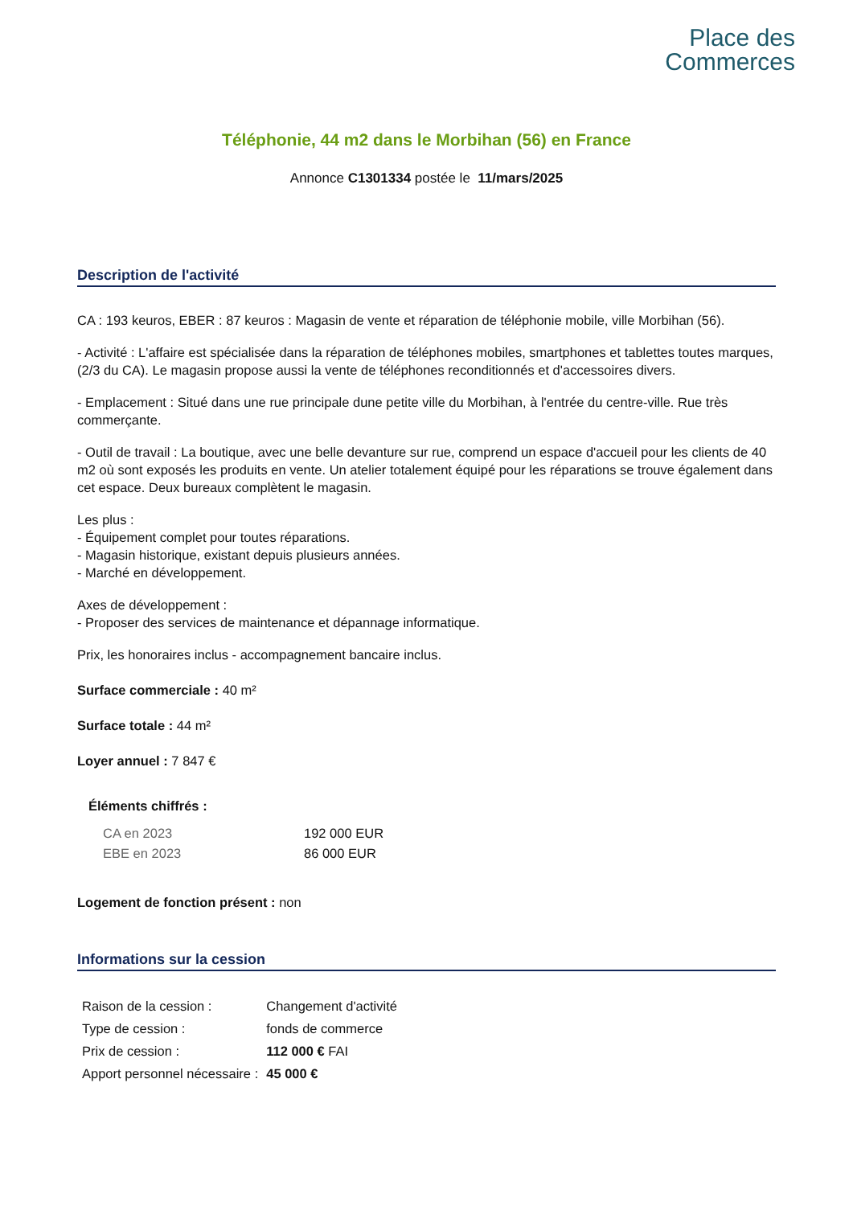Place des
Commerces
Téléphonie, 44 m2 dans le Morbihan (56) en France
Annonce C1301334 postée le 11/mars/2025
Description de l'activité
CA : 193 keuros, EBER : 87 keuros : Magasin de vente et réparation de téléphonie mobile, ville Morbihan (56).
- Activité : L'affaire est spécialisée dans la réparation de téléphones mobiles, smartphones et tablettes toutes marques, (2/3 du CA). Le magasin propose aussi la vente de téléphones reconditionnés et d'accessoires divers.
- Emplacement : Situé dans une rue principale dune petite ville du Morbihan, à l'entrée du centre-ville. Rue très commerçante.
- Outil de travail : La boutique, avec une belle devanture sur rue, comprend un espace d'accueil pour les clients de 40 m2 où sont exposés les produits en vente. Un atelier totalement équipé pour les réparations se trouve également dans cet espace. Deux bureaux complètent le magasin.
Les plus :
- Équipement complet pour toutes réparations.
- Magasin historique, existant depuis plusieurs années.
- Marché en développement.
Axes de développement :
- Proposer des services de maintenance et dépannage informatique.
Prix, les honoraires inclus - accompagnement bancaire inclus.
Surface commerciale : 40 m²
Surface totale : 44 m²
Loyer annuel : 7 847 €
Éléments chiffrés :
| CA en 2023 | 192 000 EUR |
| EBE en 2023 | 86 000 EUR |
Logement de fonction présent : non
Informations sur la cession
| Raison de la cession : | Changement d'activité |
| Type de cession : | fonds de commerce |
| Prix de cession : | 112 000 € FAI |
| Apport personnel nécessaire : | 45 000 € |